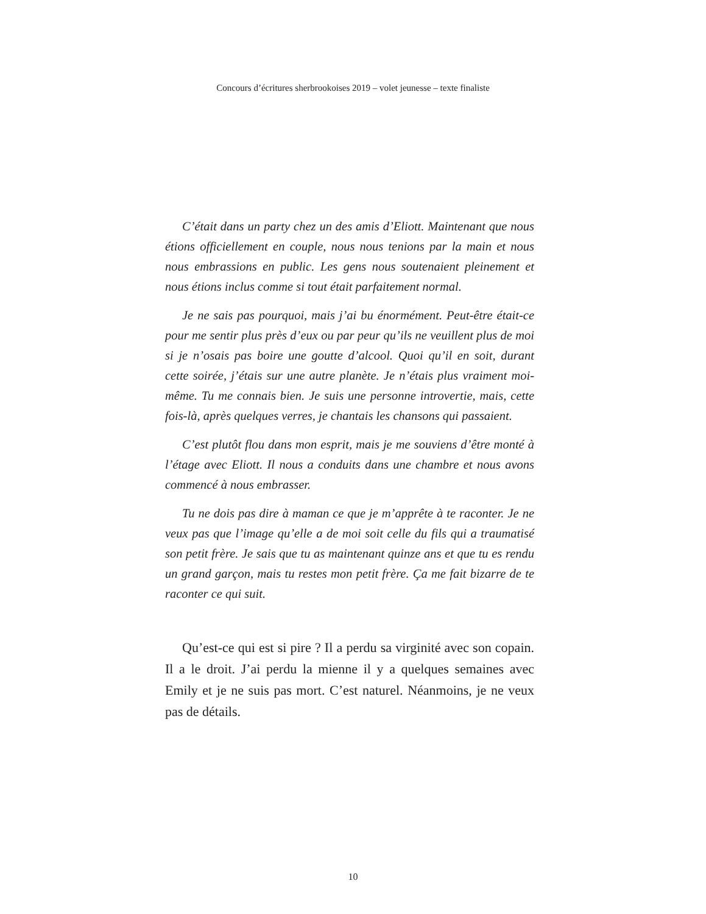Concours d’écritures sherbrookoises 2019 – volet jeunesse – texte finaliste
C’était dans un party chez un des amis d’Eliott. Maintenant que nous étions officiellement en couple, nous nous tenions par la main et nous nous embrassions en public. Les gens nous soutenaient pleinement et nous étions inclus comme si tout était parfaitement normal.
Je ne sais pas pourquoi, mais j’ai bu énormément. Peut-être était-ce pour me sentir plus près d’eux ou par peur qu’ils ne veuillent plus de moi si je n’osais pas boire une goutte d’alcool. Quoi qu’il en soit, durant cette soirée, j’étais sur une autre planète. Je n’étais plus vraiment moi-même. Tu me connais bien. Je suis une personne introvertie, mais, cette fois-là, après quelques verres, je chantais les chansons qui passaient.
C’est plutôt flou dans mon esprit, mais je me souviens d’être monté à l’étage avec Eliott. Il nous a conduits dans une chambre et nous avons commencé à nous embrasser.
Tu ne dois pas dire à maman ce que je m’apprête à te raconter. Je ne veux pas que l’image qu’elle a de moi soit celle du fils qui a traumatisé son petit frère. Je sais que tu as maintenant quinze ans et que tu es rendu un grand garçon, mais tu restes mon petit frère. Ça me fait bizarre de te raconter ce qui suit.
Qu’est-ce qui est si pire ? Il a perdu sa virginité avec son copain. Il a le droit. J’ai perdu la mienne il y a quelques semaines avec Emily et je ne suis pas mort. C’est naturel. Néanmoins, je ne veux pas de détails.
10